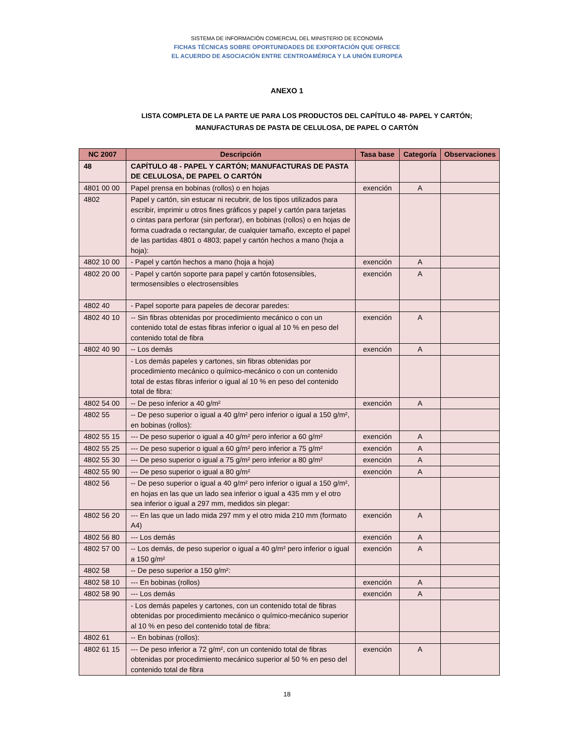SISTEMA DE INFORMACIÓN COMERCIAL DEL MINISTERIO DE ECONOMÍA
FICHAS TÉCNICAS SOBRE OPORTUNIDADES DE EXPORTACIÓN QUE OFRECE
EL ACUERDO DE ASOCIACIÓN ENTRE CENTROAMÉRICA Y LA UNIÓN EUROPEA
ANEXO 1
LISTA COMPLETA DE LA PARTE UE PARA LOS PRODUCTOS DEL CAPÍTULO 48- PAPEL Y CARTÓN;
MANUFACTURAS DE PASTA DE CELULOSA, DE PAPEL O CARTÓN
| NC 2007 | Descripción | Tasa base | Categoría | Observaciones |
| --- | --- | --- | --- | --- |
| 48 | CAPÍTULO 48 - PAPEL Y CARTÓN; MANUFACTURAS DE PASTA DE CELULOSA, DE PAPEL O CARTÓN | | | |
| 4801 00 00 | Papel prensa en bobinas (rollos) o en hojas | exención | A | |
| 4802 | Papel y cartón, sin estucar ni recubrir, de los tipos utilizados para escribir, imprimir u otros fines gráficos y papel y cartón para tarjetas o cintas para perforar (sin perforar), en bobinas (rollos) o en hojas de forma cuadrada o rectangular, de cualquier tamaño, excepto el papel de las partidas 4801 o 4803; papel y cartón hechos a mano (hoja a hoja): | | | |
| 4802 10 00 | - Papel y cartón hechos a mano (hoja a hoja) | exención | A | |
| 4802 20 00 | - Papel y cartón soporte para papel y cartón fotosensibles, termosensibles o electrosensibles | exención | A | |
| 4802 40 | - Papel soporte para papeles de decorar paredes: | | | |
| 4802 40 10 | -- Sin fibras obtenidas por procedimiento mecánico o con un contenido total de estas fibras inferior o igual al 10 % en peso del contenido total de fibra | exención | A | |
| 4802 40 90 | -- Los demás | exención | A | |
| | - Los demás papeles y cartones, sin fibras obtenidas por procedimiento mecánico o químico-mecánico o con un contenido total de estas fibras inferior o igual al 10 % en peso del contenido total de fibra: | | | |
| 4802 54 00 | -- De peso inferior a 40 g/m² | exención | A | |
| 4802 55 | -- De peso superior o igual a 40 g/m² pero inferior o igual a 150 g/m², en bobinas (rollos): | | | |
| 4802 55 15 | --- De peso superior o igual a 40 g/m² pero inferior a 60 g/m² | exención | A | |
| 4802 55 25 | --- De peso superior o igual a 60 g/m² pero inferior a 75 g/m² | exención | A | |
| 4802 55 30 | --- De peso superior o igual a 75 g/m² pero inferior a 80 g/m² | exención | A | |
| 4802 55 90 | --- De peso superior o igual a 80 g/m² | exención | A | |
| 4802 56 | -- De peso superior o igual a 40 g/m² pero inferior o igual a 150 g/m², en hojas en las que un lado sea inferior o igual a 435 mm y el otro sea inferior o igual a 297 mm, medidos sin plegar: | | | |
| 4802 56 20 | --- En las que un lado mida 297 mm y el otro mida 210 mm (formato A4) | exención | A | |
| 4802 56 80 | --- Los demás | exención | A | |
| 4802 57 00 | -- Los demás, de peso superior o igual a 40 g/m² pero inferior o igual a 150 g/m² | exención | A | |
| 4802 58 | -- De peso superior a 150 g/m²: | | | |
| 4802 58 10 | --- En bobinas (rollos) | exención | A | |
| 4802 58 90 | --- Los demás | exención | A | |
| | - Los demás papeles y cartones, con un contenido total de fibras obtenidas por procedimiento mecánico o químico-mecánico superior al 10 % en peso del contenido total de fibra: | | | |
| 4802 61 | -- En bobinas (rollos): | | | |
| 4802 61 15 | --- De peso inferior a 72 g/m², con un contenido total de fibras obtenidas por procedimiento mecánico superior al 50 % en peso del contenido total de fibra | exención | A | |
18